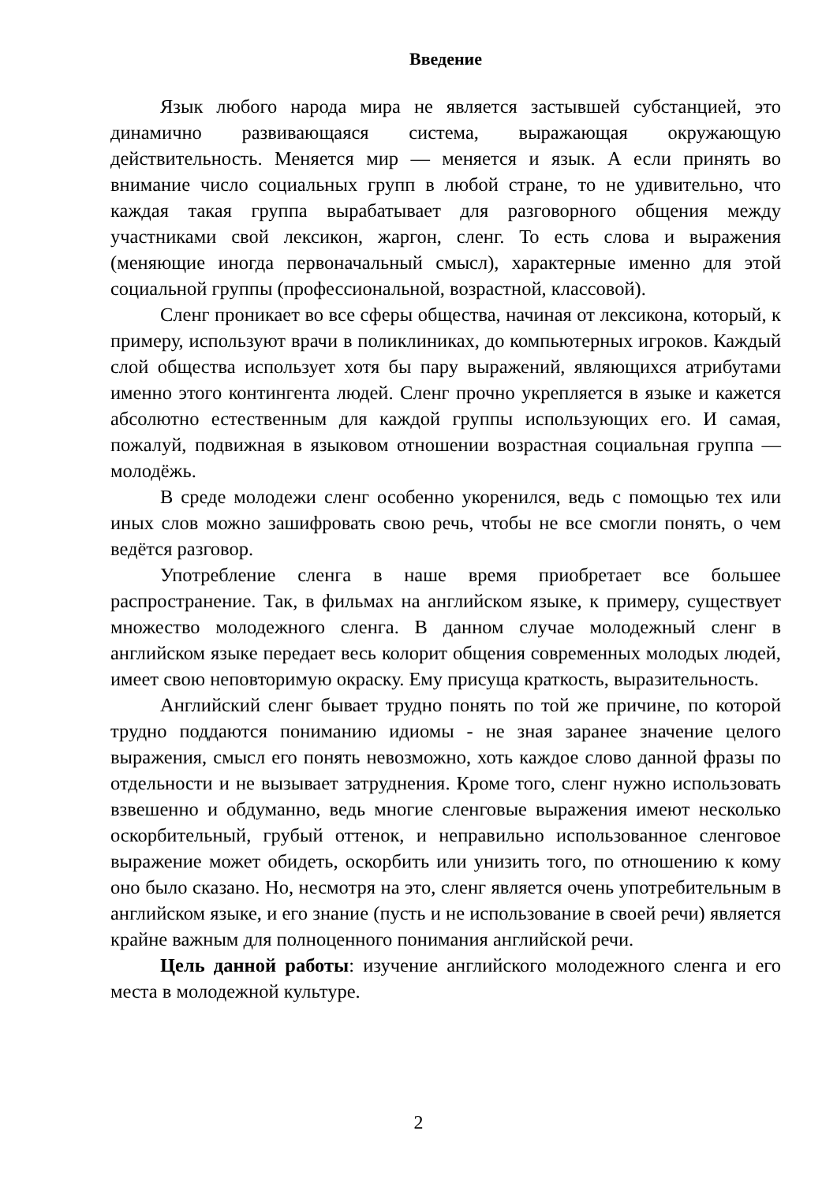Введение
Язык любого народа мира не является застывшей субстанцией, это динамично развивающаяся система, выражающая окружающую действительность. Меняется мир — меняется и язык. А если принять во внимание число социальных групп в любой стране, то не удивительно, что каждая такая группа вырабатывает для разговорного общения между участниками свой лексикон, жаргон, сленг. То есть слова и выражения (меняющие иногда первоначальный смысл), характерные именно для этой социальной группы (профессиональной, возрастной, классовой).
Сленг проникает во все сферы общества, начиная от лексикона, который, к примеру, используют врачи в поликлиниках, до компьютерных игроков. Каждый слой общества использует хотя бы пару выражений, являющихся атрибутами именно этого контингента людей. Сленг прочно укрепляется в языке и кажется абсолютно естественным для каждой группы использующих его. И самая, пожалуй, подвижная в языковом отношении возрастная социальная группа — молодёжь.
В среде молодежи сленг особенно укоренился, ведь с помощью тех или иных слов можно зашифровать свою речь, чтобы не все смогли понять, о чем ведётся разговор.
Употребление сленга в наше время приобретает все большее распространение. Так, в фильмах на английском языке, к примеру, существует множество молодежного сленга. В данном случае молодежный сленг в английском языке передает весь колорит общения современных молодых людей, имеет свою неповторимую окраску. Ему присуща краткость, выразительность.
Английский сленг бывает трудно понять по той же причине, по которой трудно поддаются пониманию идиомы - не зная заранее значение целого выражения, смысл его понять невозможно, хоть каждое слово данной фразы по отдельности и не вызывает затруднения. Кроме того, сленг нужно использовать взвешенно и обдуманно, ведь многие сленговые выражения имеют несколько оскорбительный, грубый оттенок, и неправильно использованное сленговое выражение может обидеть, оскорбить или унизить того, по отношению к кому оно было сказано. Но, несмотря на это, сленг является очень употребительным в английском языке, и его знание (пусть и не использование в своей речи) является крайне важным для полноценного понимания английской речи.
Цель данной работы: изучение английского молодежного сленга и его места в молодежной культуре.
2